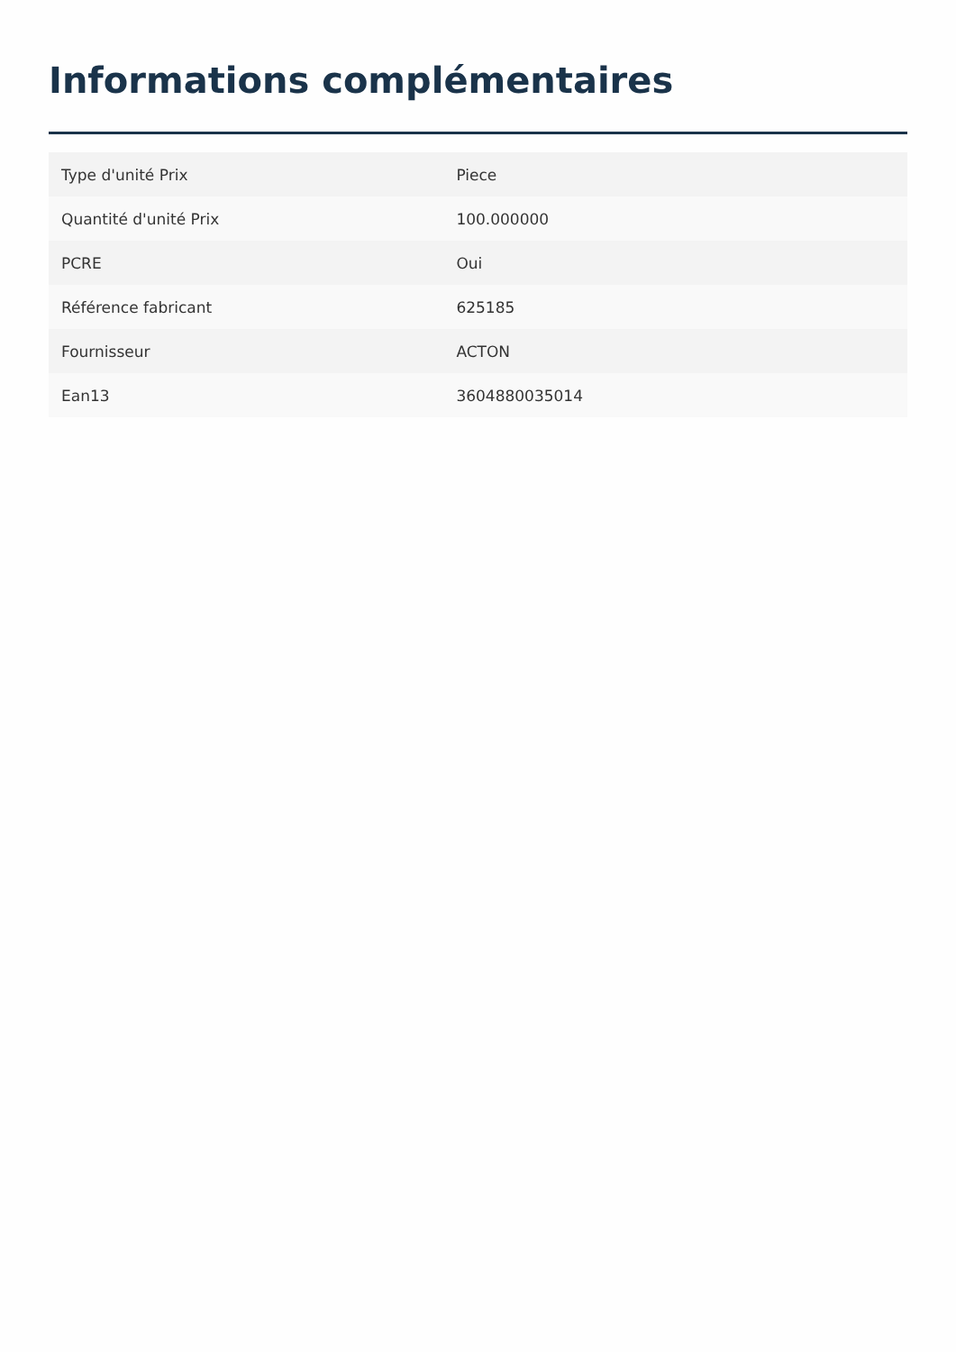Informations complémentaires
| Type d'unité Prix | Piece |
| Quantité d'unité Prix | 100.000000 |
| PCRE | Oui |
| Référence fabricant | 625185 |
| Fournisseur | ACTON |
| Ean13 | 3604880035014 |